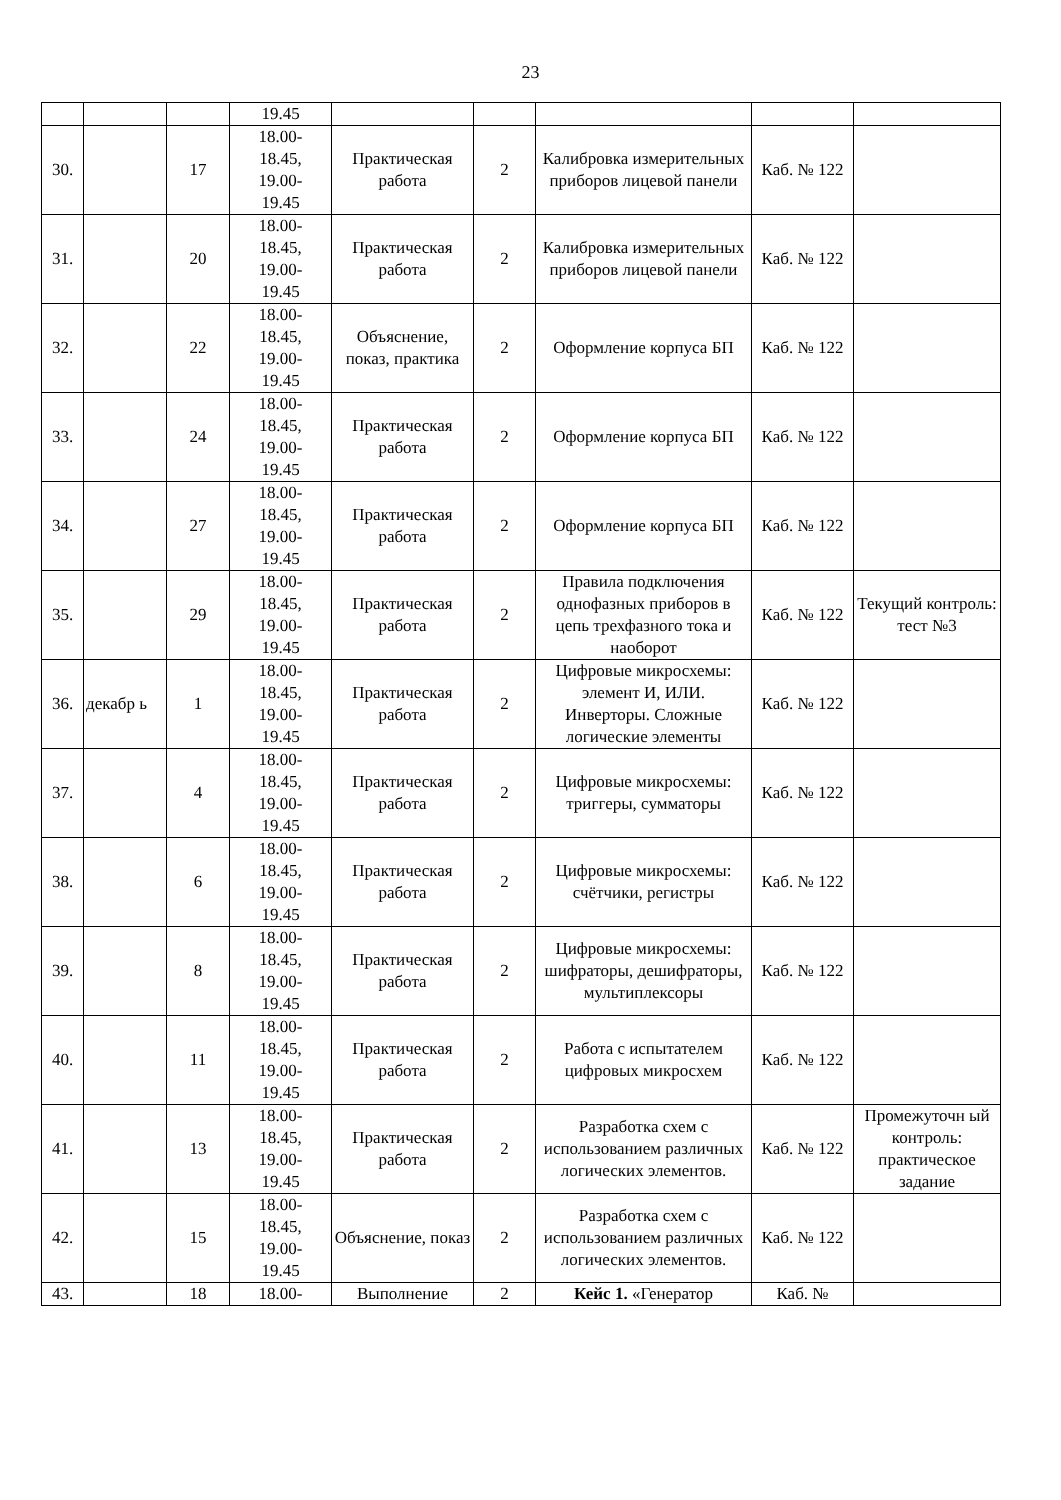23
| | | | 19.45 | | | | | |
| 30. | | 17 | 18.00- 18.45, 19.00- 19.45 | Практическая работа | 2 | Калибровка измерительных приборов лицевой панели | Каб. № 122 | |
| 31. | | 20 | 18.00- 18.45, 19.00- 19.45 | Практическая работа | 2 | Калибровка измерительных приборов лицевой панели | Каб. № 122 | |
| 32. | | 22 | 18.00- 18.45, 19.00- 19.45 | Объяснение, показ, практика | 2 | Оформление корпуса БП | Каб. № 122 | |
| 33. | | 24 | 18.00- 18.45, 19.00- 19.45 | Практическая работа | 2 | Оформление корпуса БП | Каб. № 122 | |
| 34. | | 27 | 18.00- 18.45, 19.00- 19.45 | Практическая работа | 2 | Оформление корпуса БП | Каб. № 122 | |
| 35. | | 29 | 18.00- 18.45, 19.00- 19.45 | Практическая работа | 2 | Правила подключения однофазных приборов в цепь трехфазного тока и наоборот | Каб. № 122 | Текущий контроль: тест №3 |
| 36. | декабр ь | 1 | 18.00- 18.45, 19.00- 19.45 | Практическая работа | 2 | Цифровые микросхемы: элемент И, ИЛИ. Инверторы. Сложные логические элементы | Каб. № 122 | |
| 37. | | 4 | 18.00- 18.45, 19.00- 19.45 | Практическая работа | 2 | Цифровые микросхемы: триггеры, сумматоры | Каб. № 122 | |
| 38. | | 6 | 18.00- 18.45, 19.00- 19.45 | Практическая работа | 2 | Цифровые микросхемы: счётчики, регистры | Каб. № 122 | |
| 39. | | 8 | 18.00- 18.45, 19.00- 19.45 | Практическая работа | 2 | Цифровые микросхемы: шифраторы, дешифраторы, мультиплексоры | Каб. № 122 | |
| 40. | | 11 | 18.00- 18.45, 19.00- 19.45 | Практическая работа | 2 | Работа с испытателем цифровых микросхем | Каб. № 122 | |
| 41. | | 13 | 18.00- 18.45, 19.00- 19.45 | Практическая работа | 2 | Разработка схем с использованием различных логических элементов. | Каб. № 122 | Промежуточн ый контроль: практическое задание |
| 42. | | 15 | 18.00- 18.45, 19.00- 19.45 | Объяснение, показ | 2 | Разработка схем с использованием различных логических элементов. | Каб. № 122 | |
| 43. | | 18 | 18.00- | Выполнение | 2 | Кейс 1. «Генератор | Каб. № | |